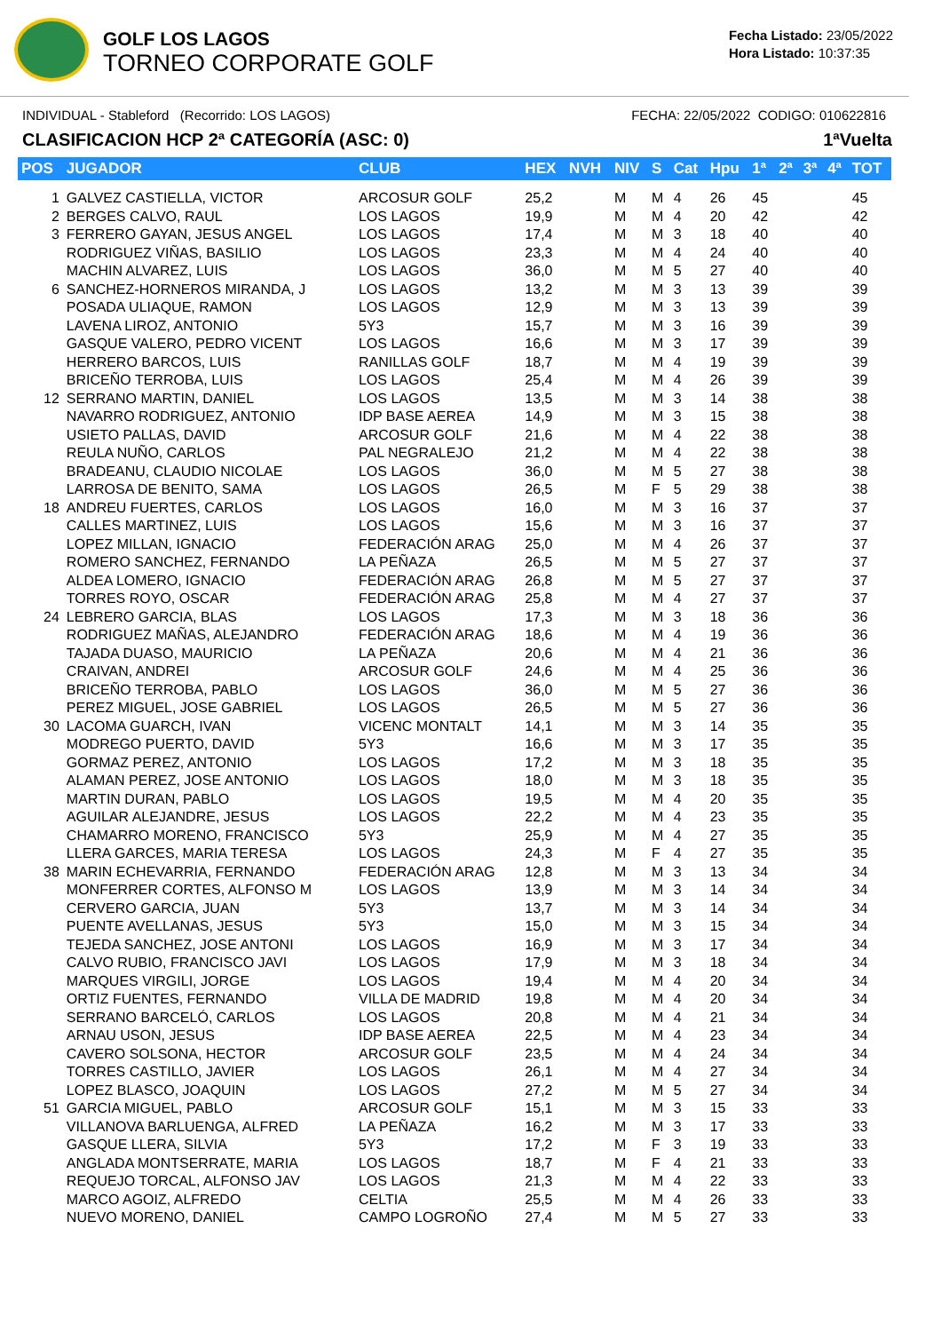GOLF LOS LAGOS
TORNEO CORPORATE GOLF
Fecha Listado: 23/05/2022
Hora Listado: 10:37:35
INDIVIDUAL - Stableford (Recorrido: LOS LAGOS) FECHA: 22/05/2022 CODIGO: 010622816
CLASIFICACION HCP 2ª CATEGORÍA (ASC: 0) 1ªVuelta
| POS | JUGADOR | CLUB | HEX | NVH | NIV | S | Cat | Hpu | 1ª | 2ª | 3ª | 4ª | TOT |
| --- | --- | --- | --- | --- | --- | --- | --- | --- | --- | --- | --- | --- | --- |
| 1 | GALVEZ CASTIELLA, VICTOR | ARCOSUR GOLF | 25,2 | | M | M | 4 | 26 | 45 | | | | 45 |
| 2 | BERGES CALVO, RAUL | LOS LAGOS | 19,9 | | M | M | 4 | 20 | 42 | | | | 42 |
| 3 | FERRERO GAYAN, JESUS ANGEL | LOS LAGOS | 17,4 | | M | M | 3 | 18 | 40 | | | | 40 |
| | RODRIGUEZ VIÑAS, BASILIO | LOS LAGOS | 23,3 | | M | M | 4 | 24 | 40 | | | | 40 |
| | MACHIN ALVAREZ, LUIS | LOS LAGOS | 36,0 | | M | M | 5 | 27 | 40 | | | | 40 |
| 6 | SANCHEZ-HORNEROS MIRANDA, J | LOS LAGOS | 13,2 | | M | M | 3 | 13 | 39 | | | | 39 |
| | POSADA ULIAQUE, RAMON | LOS LAGOS | 12,9 | | M | M | 3 | 13 | 39 | | | | 39 |
| | LAVENA LIROZ, ANTONIO | 5Y3 | 15,7 | | M | M | 3 | 16 | 39 | | | | 39 |
| | GASQUE VALERO, PEDRO VICENT | LOS LAGOS | 16,6 | | M | M | 3 | 17 | 39 | | | | 39 |
| | HERRERO BARCOS, LUIS | RANILLAS GOLF | 18,7 | | M | M | 4 | 19 | 39 | | | | 39 |
| | BRICEÑO TERROBA, LUIS | LOS LAGOS | 25,4 | | M | M | 4 | 26 | 39 | | | | 39 |
| 12 | SERRANO MARTIN, DANIEL | LOS LAGOS | 13,5 | | M | M | 3 | 14 | 38 | | | | 38 |
| | NAVARRO RODRIGUEZ, ANTONIO | IDP BASE AEREA | 14,9 | | M | M | 3 | 15 | 38 | | | | 38 |
| | USIETO PALLAS, DAVID | ARCOSUR GOLF | 21,6 | | M | M | 4 | 22 | 38 | | | | 38 |
| | REULA NUÑO, CARLOS | PAL NEGRALEJO | 21,2 | | M | M | 4 | 22 | 38 | | | | 38 |
| | BRADEANU, CLAUDIO NICOLAE | LOS LAGOS | 36,0 | | M | M | 5 | 27 | 38 | | | | 38 |
| | LARROSA DE BENITO, SAMA | LOS LAGOS | 26,5 | | M | F | 5 | 29 | 38 | | | | 38 |
| 18 | ANDREU FUERTES, CARLOS | LOS LAGOS | 16,0 | | M | M | 3 | 16 | 37 | | | | 37 |
| | CALLES MARTINEZ, LUIS | LOS LAGOS | 15,6 | | M | M | 3 | 16 | 37 | | | | 37 |
| | LOPEZ MILLAN, IGNACIO | FEDERACIÓN ARAG | 25,0 | | M | M | 4 | 26 | 37 | | | | 37 |
| | ROMERO SANCHEZ, FERNANDO | LA PEÑAZA | 26,5 | | M | M | 5 | 27 | 37 | | | | 37 |
| | ALDEA LOMERO, IGNACIO | FEDERACIÓN ARAG | 26,8 | | M | M | 5 | 27 | 37 | | | | 37 |
| | TORRES ROYO, OSCAR | FEDERACIÓN ARAG | 25,8 | | M | M | 4 | 27 | 37 | | | | 37 |
| 24 | LEBRERO GARCIA, BLAS | LOS LAGOS | 17,3 | | M | M | 3 | 18 | 36 | | | | 36 |
| | RODRIGUEZ MAÑAS, ALEJANDRO | FEDERACIÓN ARAG | 18,6 | | M | M | 4 | 19 | 36 | | | | 36 |
| | TAJADA DUASO, MAURICIO | LA PEÑAZA | 20,6 | | M | M | 4 | 21 | 36 | | | | 36 |
| | CRAIVAN, ANDREI | ARCOSUR GOLF | 24,6 | | M | M | 4 | 25 | 36 | | | | 36 |
| | BRICEÑO TERROBA, PABLO | LOS LAGOS | 36,0 | | M | M | 5 | 27 | 36 | | | | 36 |
| | PEREZ MIGUEL, JOSE GABRIEL | LOS LAGOS | 26,5 | | M | M | 5 | 27 | 36 | | | | 36 |
| 30 | LACOMA GUARCH, IVAN | VICENC MONTALT | 14,1 | | M | M | 3 | 14 | 35 | | | | 35 |
| | MODREGO PUERTO, DAVID | 5Y3 | 16,6 | | M | M | 3 | 17 | 35 | | | | 35 |
| | GORMAZ PEREZ, ANTONIO | LOS LAGOS | 17,2 | | M | M | 3 | 18 | 35 | | | | 35 |
| | ALAMAN PEREZ, JOSE ANTONIO | LOS LAGOS | 18,0 | | M | M | 3 | 18 | 35 | | | | 35 |
| | MARTIN DURAN, PABLO | LOS LAGOS | 19,5 | | M | M | 4 | 20 | 35 | | | | 35 |
| | AGUILAR ALEJANDRE, JESUS | LOS LAGOS | 22,2 | | M | M | 4 | 23 | 35 | | | | 35 |
| | CHAMARRO MORENO, FRANCISCO | 5Y3 | 25,9 | | M | M | 4 | 27 | 35 | | | | 35 |
| | LLERA GARCES, MARIA TERESA | LOS LAGOS | 24,3 | | M | F | 4 | 27 | 35 | | | | 35 |
| 38 | MARIN ECHEVARRIA, FERNANDO | FEDERACIÓN ARAG | 12,8 | | M | M | 3 | 13 | 34 | | | | 34 |
| | MONFERRER CORTES, ALFONSO M | LOS LAGOS | 13,9 | | M | M | 3 | 14 | 34 | | | | 34 |
| | CERVERO GARCIA, JUAN | 5Y3 | 13,7 | | M | M | 3 | 14 | 34 | | | | 34 |
| | PUENTE AVELLANAS, JESUS | 5Y3 | 15,0 | | M | M | 3 | 15 | 34 | | | | 34 |
| | TEJEDA SANCHEZ, JOSE ANTONI | LOS LAGOS | 16,9 | | M | M | 3 | 17 | 34 | | | | 34 |
| | CALVO RUBIO, FRANCISCO JAVI | LOS LAGOS | 17,9 | | M | M | 3 | 18 | 34 | | | | 34 |
| | MARQUES VIRGILI, JORGE | LOS LAGOS | 19,4 | | M | M | 4 | 20 | 34 | | | | 34 |
| | ORTIZ FUENTES, FERNANDO | VILLA DE MADRID | 19,8 | | M | M | 4 | 20 | 34 | | | | 34 |
| | SERRANO BARCELÓ, CARLOS | LOS LAGOS | 20,8 | | M | M | 4 | 21 | 34 | | | | 34 |
| | ARNAU USON, JESUS | IDP BASE AEREA | 22,5 | | M | M | 4 | 23 | 34 | | | | 34 |
| | CAVERO SOLSONA, HECTOR | ARCOSUR GOLF | 23,5 | | M | M | 4 | 24 | 34 | | | | 34 |
| | TORRES CASTILLO, JAVIER | LOS LAGOS | 26,1 | | M | M | 4 | 27 | 34 | | | | 34 |
| | LOPEZ BLASCO, JOAQUIN | LOS LAGOS | 27,2 | | M | M | 5 | 27 | 34 | | | | 34 |
| 51 | GARCIA MIGUEL, PABLO | ARCOSUR GOLF | 15,1 | | M | M | 3 | 15 | 33 | | | | 33 |
| | VILLANOVA BARLUENGA, ALFRED | LA PEÑAZA | 16,2 | | M | M | 3 | 17 | 33 | | | | 33 |
| | GASQUE LLERA, SILVIA | 5Y3 | 17,2 | | M | F | 3 | 19 | 33 | | | | 33 |
| | ANGLADA MONTSERRATE, MARIA | LOS LAGOS | 18,7 | | M | F | 4 | 21 | 33 | | | | 33 |
| | REQUEJO TORCAL, ALFONSO JAV | LOS LAGOS | 21,3 | | M | M | 4 | 22 | 33 | | | | 33 |
| | MARCO AGOIZ, ALFREDO | CELTIA | 25,5 | | M | M | 4 | 26 | 33 | | | | 33 |
| | NUEVO MORENO, DANIEL | CAMPO LOGROÑO | 27,4 | | M | M | 5 | 27 | 33 | | | | 33 |